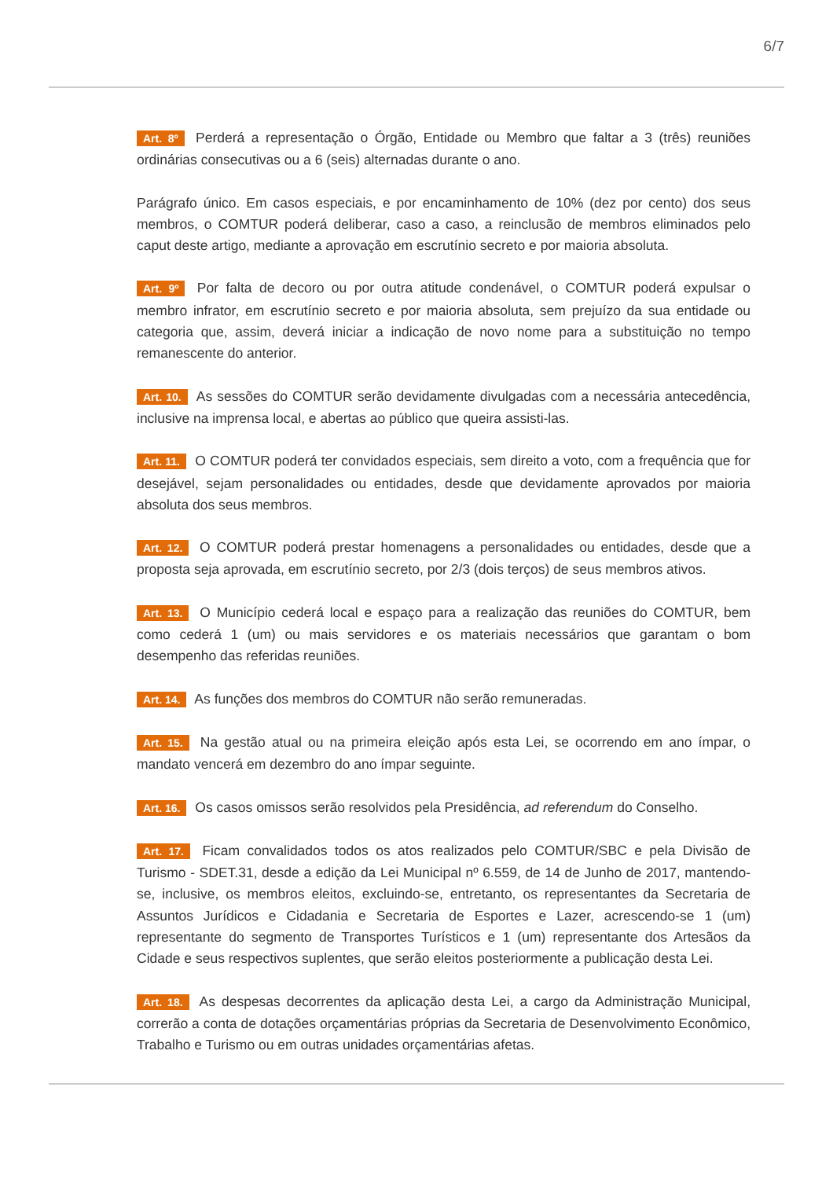6/7
Art. 8º Perderá a representação o Órgão, Entidade ou Membro que faltar a 3 (três) reuniões ordinárias consecutivas ou a 6 (seis) alternadas durante o ano.
Parágrafo único. Em casos especiais, e por encaminhamento de 10% (dez por cento) dos seus membros, o COMTUR poderá deliberar, caso a caso, a reinclusão de membros eliminados pelo caput deste artigo, mediante a aprovação em escrutínio secreto e por maioria absoluta.
Art. 9º Por falta de decoro ou por outra atitude condenável, o COMTUR poderá expulsar o membro infrator, em escrutínio secreto e por maioria absoluta, sem prejuízo da sua entidade ou categoria que, assim, deverá iniciar a indicação de novo nome para a substituição no tempo remanescente do anterior.
Art. 10. As sessões do COMTUR serão devidamente divulgadas com a necessária antecedência, inclusive na imprensa local, e abertas ao público que queira assisti-las.
Art. 11. O COMTUR poderá ter convidados especiais, sem direito a voto, com a frequência que for desejável, sejam personalidades ou entidades, desde que devidamente aprovados por maioria absoluta dos seus membros.
Art. 12. O COMTUR poderá prestar homenagens a personalidades ou entidades, desde que a proposta seja aprovada, em escrutínio secreto, por 2/3 (dois terços) de seus membros ativos.
Art. 13. O Município cederá local e espaço para a realização das reuniões do COMTUR, bem como cederá 1 (um) ou mais servidores e os materiais necessários que garantam o bom desempenho das referidas reuniões.
Art. 14. As funções dos membros do COMTUR não serão remuneradas.
Art. 15. Na gestão atual ou na primeira eleição após esta Lei, se ocorrendo em ano ímpar, o mandato vencerá em dezembro do ano ímpar seguinte.
Art. 16. Os casos omissos serão resolvidos pela Presidência, ad referendum do Conselho.
Art. 17. Ficam convalidados todos os atos realizados pelo COMTUR/SBC e pela Divisão de Turismo - SDET.31, desde a edição da Lei Municipal nº 6.559, de 14 de Junho de 2017, mantendo-se, inclusive, os membros eleitos, excluindo-se, entretanto, os representantes da Secretaria de Assuntos Jurídicos e Cidadania e Secretaria de Esportes e Lazer, acrescendo-se 1 (um) representante do segmento de Transportes Turísticos e 1 (um) representante dos Artesãos da Cidade e seus respectivos suplentes, que serão eleitos posteriormente a publicação desta Lei.
Art. 18. As despesas decorrentes da aplicação desta Lei, a cargo da Administração Municipal, correrão a conta de dotações orçamentárias próprias da Secretaria de Desenvolvimento Econômico, Trabalho e Turismo ou em outras unidades orçamentárias afetas.